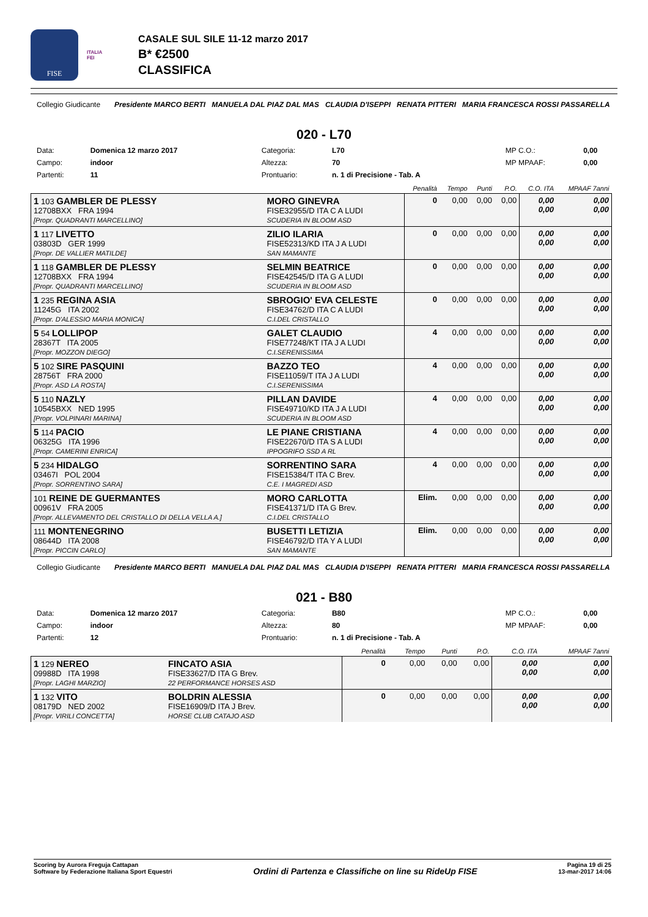FISE
ITALIA
FEI
CASALE SUL SILE 11-12 marzo 2017
B* €2500
CLASSIFICA
Collegio Giudicante
Presidente MARCO BERTI MANUELA DAL PIAZ DAL MAS CLAUDIA D'ISEPPI RENATA PITTERI MARIA FRANCESCA ROSSI PASSARELLA
020 - L70
| Data: | Domenica 12 marzo 2017 | Categoria: | L70 | MP C.O.: | 0,00 |
| Campo: | indoor | Altezza: | 70 | MP MPAAF: | 0,00 |
| Partenti: | 11 | Prontuario: | n. 1 di Precisione - Tab. A | | |
| | | Penalità | Tempo | Punti | P.O. | C.O. ITA | MPAAF 7anni |
| --- | --- | --- | --- | --- | --- | --- | --- |
| 1 103 GAMBLER DE PLESSY 12708BXX FRA 1994 [Propr. QUADRANTI MARCELLINO] | MORO GINEVRA FISE32955/D ITA C A LUDI SCUDERIA IN BLOOM ASD | 0 | 0,00 | 0,00 | 0,00 | 0,00 0,00 | 0,00 0,00 |
| 1 117 LIVETTO 03803D GER 1999 [Propr. DE VALLIER MATILDE] | ZILIO ILARIA FISE52313/KD ITA J A LUDI SAN MAMANTE | 0 | 0,00 | 0,00 | 0,00 | 0,00 0,00 | 0,00 0,00 |
| 1 118 GAMBLER DE PLESSY 12708BXX FRA 1994 [Propr. QUADRANTI MARCELLINO] | SELMIN BEATRICE FISE42545/D ITA G A LUDI SCUDERIA IN BLOOM ASD | 0 | 0,00 | 0,00 | 0,00 | 0,00 0,00 | 0,00 0,00 |
| 1 235 REGINA ASIA 11245G ITA 2002 [Propr. D'ALESSIO MARIA MONICA] | SBROGIO' EVA CELESTE FISE34762/D ITA C A LUDI C.I.DEL CRISTALLO | 0 | 0,00 | 0,00 | 0,00 | 0,00 0,00 | 0,00 0,00 |
| 5 54 LOLLIPOP 28367T ITA 2005 [Propr. MOZZON DIEGO] | GALET CLAUDIO FISE77248/KT ITA J A LUDI C.I.SERENISSIMA | 4 | 0,00 | 0,00 | 0,00 | 0,00 0,00 | 0,00 0,00 |
| 5 102 SIRE PASQUINI 28756T FRA 2000 [Propr. ASD LA ROSTA] | BAZZO TEO FISE11059/T ITA J A LUDI C.I.SERENISSIMA | 4 | 0,00 | 0,00 | 0,00 | 0,00 0,00 | 0,00 0,00 |
| 5 110 NAZLY 10545BXX NED 1995 [Propr. VOLPINARI MARINA] | PILLAN DAVIDE FISE49710/KD ITA J A LUDI SCUDERIA IN BLOOM ASD | 4 | 0,00 | 0,00 | 0,00 | 0,00 0,00 | 0,00 0,00 |
| 5 114 PACIO 06325G ITA 1996 [Propr. CAMERINI ENRICA] | LE PIANE CRISTIANA FISE22670/D ITA S A LUDI IPPOGRIFO SSD A RL | 4 | 0,00 | 0,00 | 0,00 | 0,00 0,00 | 0,00 0,00 |
| 5 234 HIDALGO 03467I POL 2004 [Propr. SORRENTINO SARA] | SORRENTINO SARA FISE15384/T ITA C Brev. C.E. I MAGREDI ASD | 4 | 0,00 | 0,00 | 0,00 | 0,00 0,00 | 0,00 0,00 |
| 101 REINE DE GUERMANTES 00961V FRA 2005 [Propr. ALLEVAMENTO DEL CRISTALLO DI DELLA VELLA A.] | MORO CARLOTTA FISE41371/D ITA G Brev. C.I.DEL CRISTALLO | Elim. | 0,00 | 0,00 | 0,00 | 0,00 0,00 | 0,00 0,00 |
| 111 MONTENEGRINO 08644D ITA 2008 [Propr. PICCIN CARLO] | BUSETTI LETIZIA FISE46792/D ITA Y A LUDI SAN MAMANTE | Elim. | 0,00 | 0,00 | 0,00 | 0,00 0,00 | 0,00 0,00 |
Collegio Giudicante
Presidente MARCO BERTI MANUELA DAL PIAZ DAL MAS CLAUDIA D'ISEPPI RENATA PITTERI MARIA FRANCESCA ROSSI PASSARELLA
021 - B80
| Data: | Domenica 12 marzo 2017 | Categoria: | B80 | MP C.O.: | 0,00 |
| Campo: | indoor | Altezza: | 80 | MP MPAAF: | 0,00 |
| Partenti: | 12 | Prontuario: | n. 1 di Precisione - Tab. A | | |
| | | Penalità | Tempo | Punti | P.O. | C.O. ITA | MPAAF 7anni |
| --- | --- | --- | --- | --- | --- | --- | --- |
| 1 129 NEREO 09988D ITA 1998 [Propr. LAGHI MARZIO] | FINCATO ASIA FISE33627/D ITA G Brev. 22 PERFORMANCE HORSES ASD | 0 | 0,00 | 0,00 | 0,00 | 0,00 0,00 | 0,00 0,00 |
| 1 132 VITO 08179D NED 2002 [Propr. VIRILI CONCETTA] | BOLDRIN ALESSIA FISE16909/D ITA J Brev. HORSE CLUB CATAJO ASD | 0 | 0,00 | 0,00 | 0,00 | 0,00 0,00 | 0,00 0,00 |
Scoring by Aurora Freguja Cattapan
Software by Federazione Italiana Sport Equestri
Ordini di Partenza e Classifiche on line su RideUp FISE
Pagina 19 di 25
13-mar-2017 14:06